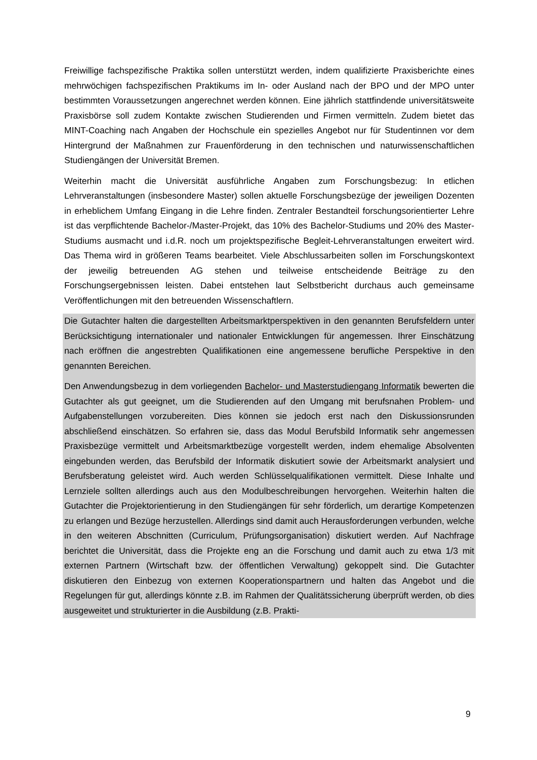Freiwillige fachspezifische Praktika sollen unterstützt werden, indem qualifizierte Praxisberichte eines mehrwöchigen fachspezifischen Praktikums im In- oder Ausland nach der BPO und der MPO unter bestimmten Voraussetzungen angerechnet werden können. Eine jährlich stattfindende universitätsweite Praxisbörse soll zudem Kontakte zwischen Studierenden und Firmen vermitteln. Zudem bietet das MINT-Coaching nach Angaben der Hochschule ein spezielles Angebot nur für Studentinnen vor dem Hintergrund der Maßnahmen zur Frauenförderung in den technischen und naturwissenschaftlichen Studiengängen der Universität Bremen.
Weiterhin macht die Universität ausführliche Angaben zum Forschungsbezug: In etlichen Lehrveranstaltungen (insbesondere Master) sollen aktuelle Forschungsbezüge der jeweiligen Dozenten in erheblichem Umfang Eingang in die Lehre finden. Zentraler Bestandteil forschungsorientierter Lehre ist das verpflichtende Bachelor-/Master-Projekt, das 10% des Bachelor-Studiums und 20% des Master-Studiums ausmacht und i.d.R. noch um projektspezifische Begleit-Lehrveranstaltungen erweitert wird. Das Thema wird in größeren Teams bearbeitet. Viele Abschlussarbeiten sollen im Forschungskontext der jeweilig betreuenden AG stehen und teilweise entscheidende Beiträge zu den Forschungsergebnissen leisten. Dabei entstehen laut Selbstbericht durchaus auch gemeinsame Veröffentlichungen mit den betreuenden Wissenschaftlern.
Die Gutachter halten die dargestellten Arbeitsmarktperspektiven in den genannten Berufsfeldern unter Berücksichtigung internationaler und nationaler Entwicklungen für angemessen. Ihrer Einschätzung nach eröffnen die angestrebten Qualifikationen eine angemessene berufliche Perspektive in den genannten Bereichen.
Den Anwendungsbezug in dem vorliegenden Bachelor- und Masterstudiengang Informatik bewerten die Gutachter als gut geeignet, um die Studierenden auf den Umgang mit berufsnahen Problem- und Aufgabenstellungen vorzubereiten. Dies können sie jedoch erst nach den Diskussionsrunden abschließend einschätzen. So erfahren sie, dass das Modul Berufsbild Informatik sehr angemessen Praxisbezüge vermittelt und Arbeitsmarktbezüge vorgestellt werden, indem ehemalige Absolventen eingebunden werden, das Berufsbild der Informatik diskutiert sowie der Arbeitsmarkt analysiert und Berufsberatung geleistet wird. Auch werden Schlüsselqualifikationen vermittelt. Diese Inhalte und Lernziele sollten allerdings auch aus den Modulbeschreibungen hervorgehen. Weiterhin halten die Gutachter die Projektorientierung in den Studiengängen für sehr förderlich, um derartige Kompetenzen zu erlangen und Bezüge herzustellen. Allerdings sind damit auch Herausforderungen verbunden, welche in den weiteren Abschnitten (Curriculum, Prüfungsorganisation) diskutiert werden. Auf Nachfrage berichtet die Universität, dass die Projekte eng an die Forschung und damit auch zu etwa 1/3 mit externen Partnern (Wirtschaft bzw. der öffentlichen Verwaltung) gekoppelt sind. Die Gutachter diskutieren den Einbezug von externen Kooperationspartnern und halten das Angebot und die Regelungen für gut, allerdings könnte z.B. im Rahmen der Qualitätssicherung überprüft werden, ob dies ausgeweitet und strukturierter in die Ausbildung (z.B. Prakti-
9